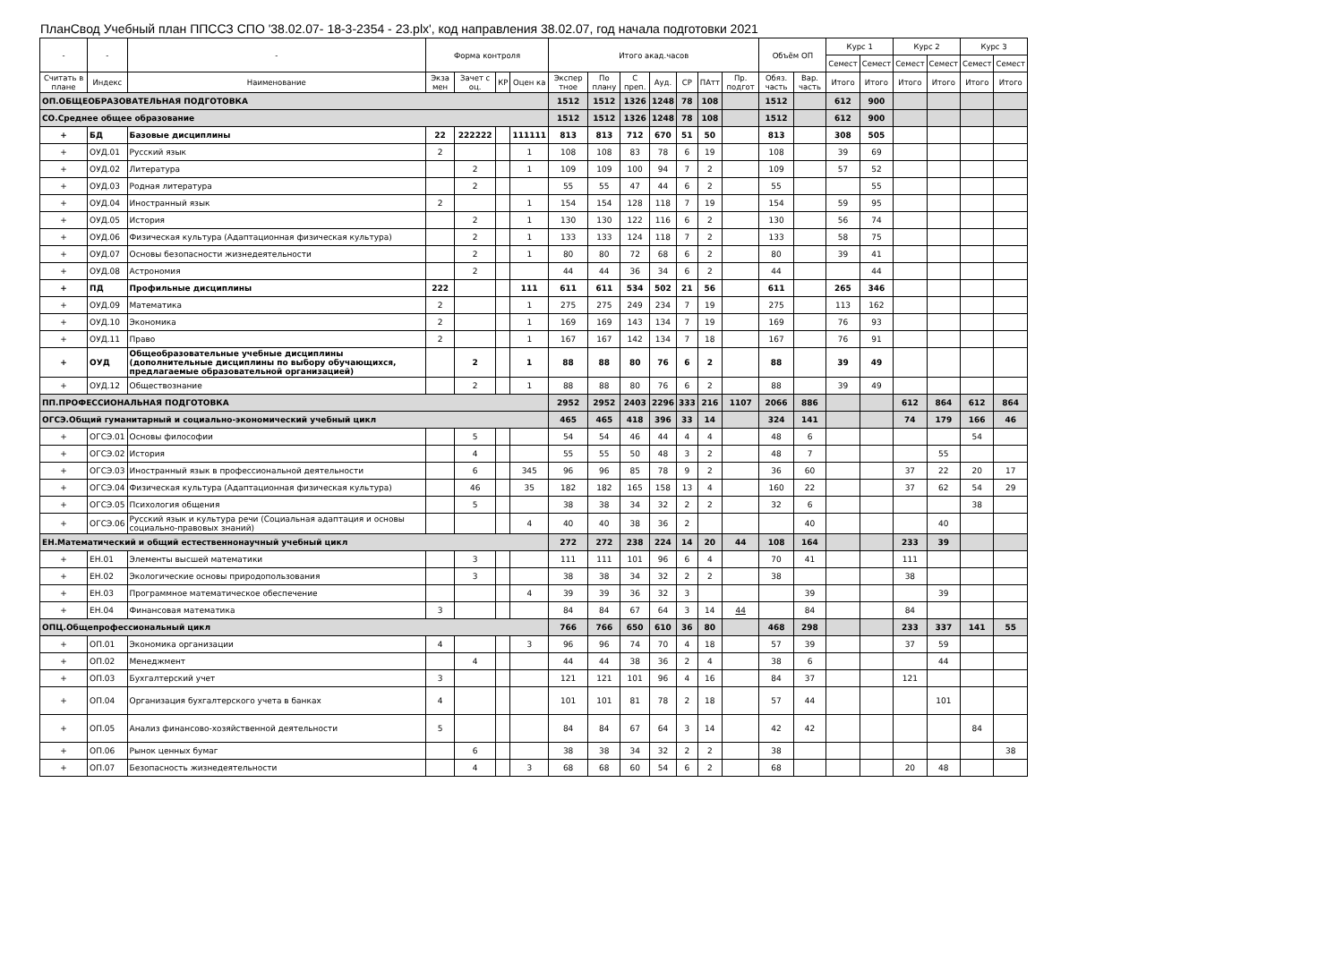ПланСвод Учебный план ППССЗ СПО '38.02.07- 18-3-2354 - 23.plx', код направления 38.02.07, год начала подготовки 2021
| - | - | - | Форма контроля | | | | Итого акад.часов | | | | | | | Объём ОП | | Курс 1 | | Курс 2 | | Курс 3 | |
| --- | --- | --- | --- | --- | --- | --- | --- | --- | --- | --- | --- | --- | --- | --- | --- | --- | --- | --- | --- | --- | --- |
| | | | | | | | | | | | | | | | | Семест | Семест | Семест | Семест | Семест | Семест |
| Считать в плане | Индекс | Наименование | Экза мен | Зачет с оц. | КР | Оцен ка | Экспер тное | По плану | С преп. | Ауд. | СР | ПАтт | Пр. подгот | Обяз. часть | Вар. часть | Итого | Итого | Итого | Итого | Итого | Итого |
| ОП.ОБЩЕОБРАЗОВАТЕЛЬНАЯ ПОДГОТОВКА | | | | | | | 1512 | 1512 | 1326 | 1248 | 78 | 108 | | 1512 | | 612 | 900 | | | | |
| СО.Среднее общее образование | | | | | | | 1512 | 1512 | 1326 | 1248 | 78 | 108 | | 1512 | | 612 | 900 | | | | |
| + | БД | Базовые дисциплины | 22 | 222222 | | 111111 | 813 | 813 | 712 | 670 | 51 | 50 | | 813 | | 308 | 505 | | | | |
| + | ОУД.01 | Русский язык | 2 | | | 1 | 108 | 108 | 83 | 78 | 6 | 19 | | 108 | | 39 | 69 | | | | |
| + | ОУД.02 | Литература | | 2 | | 1 | 109 | 109 | 100 | 94 | 7 | 2 | | 109 | | 57 | 52 | | | | |
| + | ОУД.03 | Родная литература | | 2 | | | 55 | 55 | 47 | 44 | 6 | 2 | | 55 | | | 55 | | | | |
| + | ОУД.04 | Иностранный язык | 2 | | | 1 | 154 | 154 | 128 | 118 | 7 | 19 | | 154 | | 59 | 95 | | | | |
| + | ОУД.05 | История | | 2 | | 1 | 130 | 130 | 122 | 116 | 6 | 2 | | 130 | | 56 | 74 | | | | |
| + | ОУД.06 | Физическая культура (Адаптационная физическая культура) | | 2 | | 1 | 133 | 133 | 124 | 118 | 7 | 2 | | 133 | | 58 | 75 | | | | |
| + | ОУД.07 | Основы безопасности жизнедеятельности | | 2 | | 1 | 80 | 80 | 72 | 68 | 6 | 2 | | 80 | | 39 | 41 | | | | |
| + | ОУД.08 | Астрономия | | 2 | | | 44 | 44 | 36 | 34 | 6 | 2 | | 44 | | | 44 | | | | |
| + | ПД | Профильные дисциплины | 222 | | | 111 | 611 | 611 | 534 | 502 | 21 | 56 | | 611 | | 265 | 346 | | | | |
| + | ОУД.09 | Математика | 2 | | | 1 | 275 | 275 | 249 | 234 | 7 | 19 | | 275 | | 113 | 162 | | | | |
| + | ОУД.10 | Экономика | 2 | | | 1 | 169 | 169 | 143 | 134 | 7 | 19 | | 169 | | 76 | 93 | | | | |
| + | ОУД.11 | Право | 2 | | | 1 | 167 | 167 | 142 | 134 | 7 | 18 | | 167 | | 76 | 91 | | | | |
| + | ОУД | Общеобразовательные учебные дисциплины (дополнительные дисциплины по выбору обучающихся, предлагаемые образовательной организацией) | | 2 | | 1 | 88 | 88 | 80 | 76 | 6 | 2 | | 88 | | 39 | 49 | | | | |
| + | ОУД.12 | Обществознание | | 2 | | 1 | 88 | 88 | 80 | 76 | 6 | 2 | | 88 | | 39 | 49 | | | | |
| ПП.ПРОФЕССИОНАЛЬНАЯ ПОДГОТОВКА | | | | | | | 2952 | 2952 | 2403 | 2296 | 333 | 216 | 1107 | 2066 | 886 | | | 612 | 864 | 612 | 864 |
| ОГСЭ.Общий гуманитарный и социально-экономический учебный цикл | | | | | | | 465 | 465 | 418 | 396 | 33 | 14 | | 324 | 141 | | | 74 | 179 | 166 | 46 |
| + | ОГСЭ.01 | Основы философии | | 5 | | | 54 | 54 | 46 | 44 | 4 | 4 | | 48 | 6 | | | | | 54 | |
| + | ОГСЭ.02 | История | | 4 | | | 55 | 55 | 50 | 48 | 3 | 2 | | 48 | 7 | | | | 55 | | |
| + | ОГСЭ.03 | Иностранный язык в профессиональной деятельности | | 6 | | 345 | 96 | 96 | 85 | 78 | 9 | 2 | | 36 | 60 | | | 37 | 22 | 20 | 17 |
| + | ОГСЭ.04 | Физическая культура (Адаптационная физическая культура) | | 46 | | 35 | 182 | 182 | 165 | 158 | 13 | 4 | | 160 | 22 | | | 37 | 62 | 54 | 29 |
| + | ОГСЭ.05 | Психология общения | | 5 | | | 38 | 38 | 34 | 32 | 2 | 2 | | 32 | 6 | | | | | 38 | |
| + | ОГСЭ.06 | Русский язык и культура речи (Социальная адаптация и основы социально-правовых знаний) | | | | 4 | 40 | 40 | 38 | 36 | 2 | | | | 40 | | | | 40 | | |
| ЕН.Математический и общий естественнонаучный учебный цикл | | | | | | | 272 | 272 | 238 | 224 | 14 | 20 | 44 | 108 | 164 | | | 233 | 39 | | |
| + | ЕН.01 | Элементы высшей математики | | 3 | | | 111 | 111 | 101 | 96 | 6 | 4 | | 70 | 41 | | | 111 | | | |
| + | ЕН.02 | Экологические основы природопользования | | 3 | | | 38 | 38 | 34 | 32 | 2 | 2 | | 38 | | | | 38 | | | |
| + | ЕН.03 | Программное математическое обеспечение | | | | 4 | 39 | 39 | 36 | 32 | 3 | | | | 39 | | | | 39 | | |
| + | ЕН.04 | Финансовая математика | 3 | | | | 84 | 84 | 67 | 64 | 3 | 14 | 44 | | 84 | | | 84 | | | |
| ОПЦ.Общепрофессиональный цикл | | | | | | | 766 | 766 | 650 | 610 | 36 | 80 | | 468 | 298 | | | 233 | 337 | 141 | 55 |
| + | ОП.01 | Экономика организации | 4 | | | 3 | 96 | 96 | 74 | 70 | 4 | 18 | | 57 | 39 | | | 37 | 59 | | |
| + | ОП.02 | Менеджмент | | 4 | | | 44 | 44 | 38 | 36 | 2 | 4 | | 38 | 6 | | | | 44 | | |
| + | ОП.03 | Бухгалтерский учет | 3 | | | | 121 | 121 | 101 | 96 | 4 | 16 | | 84 | 37 | | | 121 | | | |
| + | ОП.04 | Организация бухгалтерского учета в банках | 4 | | | | 101 | 101 | 81 | 78 | 2 | 18 | | 57 | 44 | | | | 101 | | |
| + | ОП.05 | Анализ финансово-хозяйственной деятельности | 5 | | | | 84 | 84 | 67 | 64 | 3 | 14 | | 42 | 42 | | | | | 84 | |
| + | ОП.06 | Рынок ценных бумаг | | 6 | | | 38 | 38 | 34 | 32 | 2 | 2 | | 38 | | | | | | | 38 |
| + | ОП.07 | Безопасность жизнедеятельности | | 4 | | 3 | 68 | 68 | 60 | 54 | 6 | 2 | | 68 | | | | 20 | 48 | | |